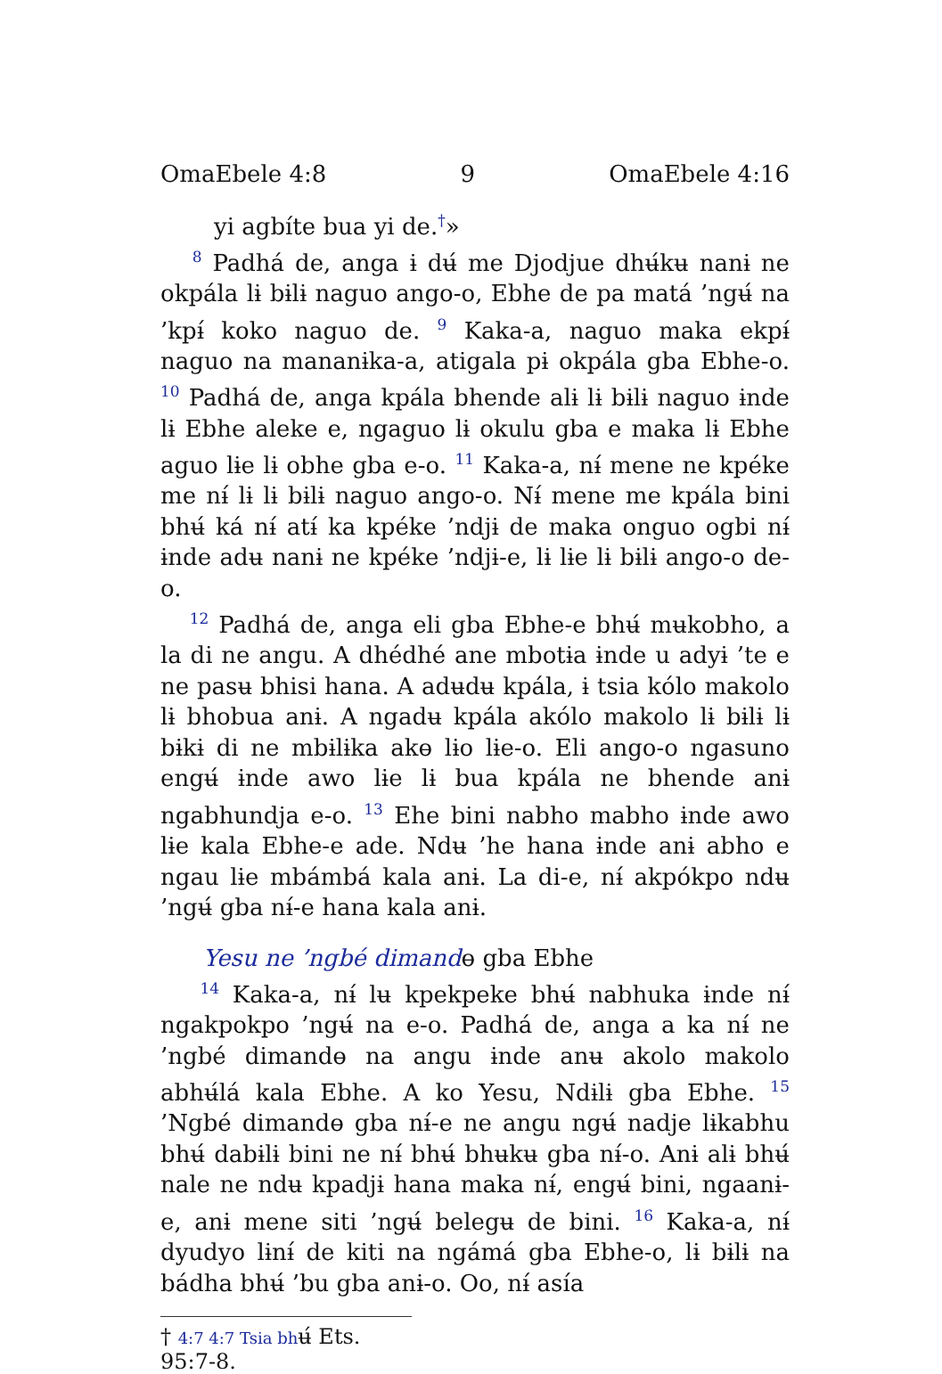OmaEbele 4:8 9 OmaEbele 4:16
yi agbíte bua yi de.<sup>†</sup>»
<sup>8</sup> Padhá de, anga ɨ dʉ́ me Djodjue dhʉ́kʉ nanɨ ne okpála lɨ bɨlɨ naguo ango-o, Ebhe de pa matá ’ngʉ́ na ’kpɨ́ koko naguo de. <sup>9</sup> Kaka-a, naguo maka ekpɨ́ naguo na mananɨka-a, atigala pɨ okpála gba Ebhe-o. <sup>10</sup> Padhá de, anga kpála bhende alɨ lɨ bɨlɨ naguo ɨnde lɨ Ebhe aleke e, ngaguo lɨ okulu gba e maka lɨ Ebhe aguo lɨe lɨ obhe gba e-o. <sup>11</sup> Kaka-a, nɨ́ mene ne kpéke me nɨ́ lɨ lɨ bɨlɨ naguo ango-o. Nɨ́ mene me kpála bini bhʉ́ ká nɨ́ atɨ́ ka kpéke ’ndjɨ de maka onguo ogbi nɨ́ ɨnde adʉ nanɨ ne kpéke ’ndjɨ-e, lɨ lɨe lɨ bɨlɨ ango-o de-o.
<sup>12</sup> Padhá de, anga eli gba Ebhe-e bhʉ́ mʉkobho, a la di ne angu. A dhédhé ane mbotɨa ɨnde u adyɨ ’te e ne pasʉ bhisi hana. A adʉdʉ kpála, ɨ tsia kólo makolo lɨ bhobua anɨ. A ngadʉ kpála akólo makolo lɨ bɨlɨ lɨ bɨkɨ di ne mbɨlɨka akɵ lɨo lɨe-o. Eli ango-o ngasuno engʉ́ ɨnde awo lɨe lɨ bua kpála ne bhende anɨ ngabhundja e-o. <sup>13</sup> Ehe bini nabho mabho ɨnde awo lɨe kala Ebhe-e ade. Ndʉ ’he hana ɨnde anɨ abho e ngau lɨe mbámbá kala anɨ. La di-e, nɨ́ akpókpo ndʉ ’ngʉ́ gba nɨ́-e hana kala anɨ.
Yesu ne ’ngbé dimandɵ gba Ebhe
<sup>14</sup> Kaka-a, nɨ́ lʉ kpekpeke bhʉ́ nabhuka ɨnde nɨ́ ngakpokpo ’ngʉ́ na e-o. Padhá de, anga a ka nɨ́ ne ’ngbé dimandɵ na angu ɨnde anʉ akolo makolo abhʉ́lá kala Ebhe. A ko Yesu, Ndɨlɨ gba Ebhe. <sup>15</sup> ’Ngbé dimandɵ gba nɨ́-e ne angu ngʉ́ nadje lɨkabhu bhʉ́ dabɨlɨ bini ne nɨ́ bhʉ́ bhʉkʉ gba nɨ́-o. Anɨ alɨ bhʉ́ nale ne ndʉ kpadjɨ hana maka nɨ́, engʉ́ bini, ngaanɨ-e, anɨ mene siti ’ngʉ́ belegʉ de bini. <sup>16</sup> Kaka-a, nɨ́ dyudyo lɨnɨ́ de kiti na ngámá gba Ebhe-o, lɨ bɨlɨ na bádha bhʉ́ ’bu gba anɨ-o. Oo, nɨ́ asía
† 4:7 4:7 Tsia bhʉ́ Ets. 95:7-8.